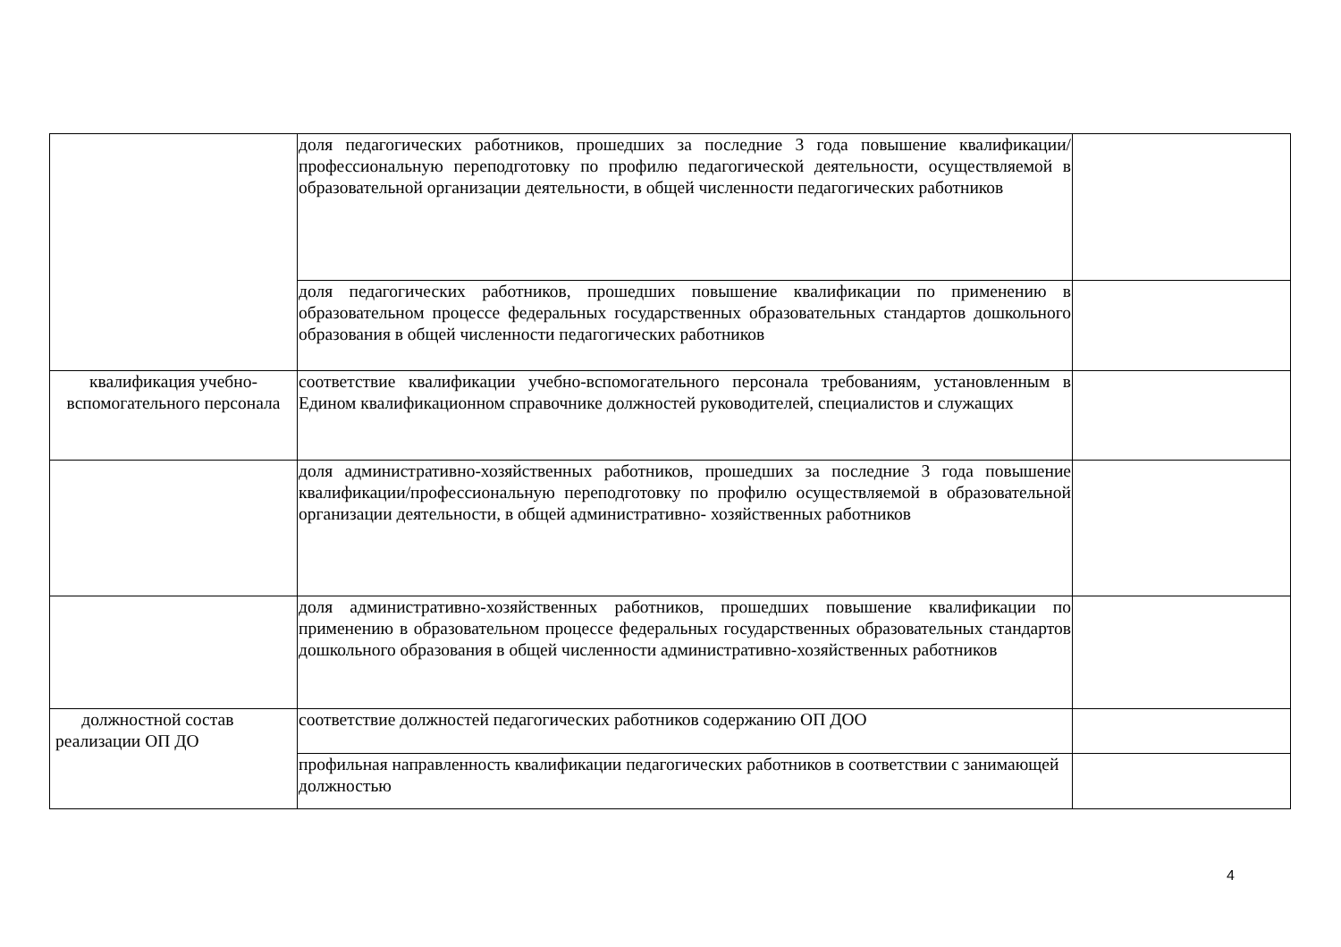| | доля педагогических работников, прошедших за последние 3 года повышение квалификации/профессиональную переподготовку по профилю педагогической деятельности, осуществляемой в образовательной организации деятельности, в общей численности педагогических работников | |
| | доля педагогических работников, прошедших повышение квалификации по применению в образовательном процессе федеральных государственных образовательных стандартов дошкольного образования в общей численности педагогических работников | |
| квалификация учебно-вспомогательного персонала | соответствие квалификации учебно-вспомогательного персонала требованиям, установленным в Едином квалификационном справочнике должностей руководителей, специалистов и служащих | |
| | доля административно-хозяйственных работников, прошедших за последние 3 года повышение квалификации/профессиональную переподготовку по профилю осуществляемой в образовательной организации деятельности, в общей административно- хозяйственных работников | |
| | доля административно-хозяйственных работников, прошедших повышение квалификации по применению в образовательном процессе федеральных государственных образовательных стандартов дошкольного образования в общей численности административно-хозяйственных работников | |
| должностной состав реализации ОП ДО | соответствие должностей педагогических работников содержанию ОП ДОО | |
| | профильная направленность квалификации педагогических работников в соответствии с занимающей должностью | |
4